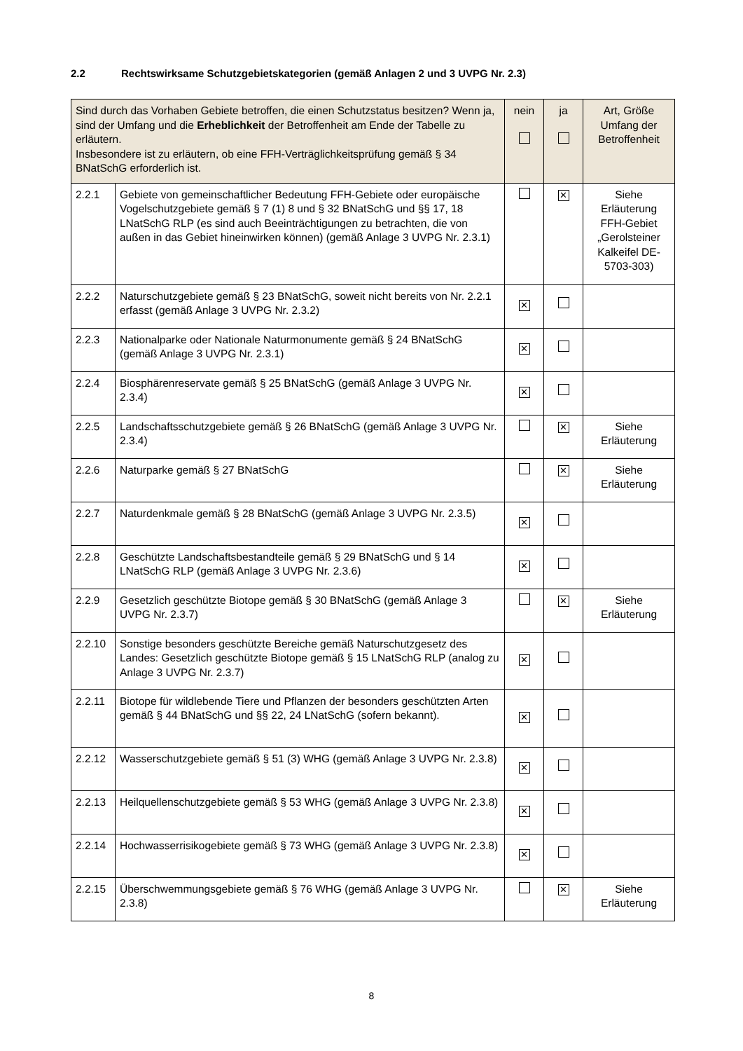2.2 Rechtswirksame Schutzgebietskategorien (gemäß Anlagen 2 und 3 UVPG Nr. 2.3)
| Sind durch das Vorhaben Gebiete betroffen, die einen Schutzstatus besitzen? Wenn ja, sind der Umfang und die Erheblichkeit der Betroffenheit am Ende der Tabelle zu erläutern. Insbesondere ist zu erläutern, ob eine FFH-Verträglichkeitsprüfung gemäß § 34 BNatSchG erforderlich ist. | | nein | ja | Art, Größe Umfang der Betroffenheit |
| 2.2.1 | Gebiete von gemeinschaftlicher Bedeutung FFH-Gebiete oder europäische Vogelschutzgebiete gemäß § 7 (1) 8 und § 32 BNatSchG und §§ 17, 18 LNatSchG RLP (es sind auch Beeinträchtigungen zu betrachten, die von außen in das Gebiet hineinwirken können) (gemäß Anlage 3 UVPG Nr. 2.3.1) | | ✕ | Siehe Erläuterung FFH-Gebiet „Gerolsteiner Kalkeifel DE-5703-303) |
| 2.2.2 | Naturschutzgebiete gemäß § 23 BNatSchG, soweit nicht bereits von Nr. 2.2.1 erfasst (gemäß Anlage 3 UVPG Nr. 2.3.2) | ✕ | | |
| 2.2.3 | Nationalparke oder Nationale Naturmonumente gemäß § 24 BNatSchG (gemäß Anlage 3 UVPG Nr. 2.3.1) | ✕ | | |
| 2.2.4 | Biosphärenreservate gemäß § 25 BNatSchG (gemäß Anlage 3 UVPG Nr. 2.3.4) | ✕ | | |
| 2.2.5 | Landschaftsschutzgebiete gemäß § 26 BNatSchG (gemäß Anlage 3 UVPG Nr. 2.3.4) | | ✕ | Siehe Erläuterung |
| 2.2.6 | Naturparke gemäß § 27 BNatSchG | | ✕ | Siehe Erläuterung |
| 2.2.7 | Naturdenkmale gemäß § 28 BNatSchG (gemäß Anlage 3 UVPG Nr. 2.3.5) | ✕ | | |
| 2.2.8 | Geschützte Landschaftsbestandteile gemäß § 29 BNatSchG und § 14 LNatSchG RLP (gemäß Anlage 3 UVPG Nr. 2.3.6) | ✕ | | |
| 2.2.9 | Gesetzlich geschützte Biotope gemäß § 30 BNatSchG (gemäß Anlage 3 UVPG Nr. 2.3.7) | | ✕ | Siehe Erläuterung |
| 2.2.10 | Sonstige besonders geschützte Bereiche gemäß Naturschutzgesetz des Landes: Gesetzlich geschützte Biotope gemäß § 15 LNatSchG RLP (analog zu Anlage 3 UVPG Nr. 2.3.7) | ✕ | | |
| 2.2.11 | Biotope für wildlebende Tiere und Pflanzen der besonders geschützten Arten gemäß § 44 BNatSchG und §§ 22, 24 LNatSchG (sofern bekannt). | ✕ | | |
| 2.2.12 | Wasserschutzgebiete gemäß § 51 (3) WHG (gemäß Anlage 3 UVPG Nr. 2.3.8) | ✕ | | |
| 2.2.13 | Heilquellenschutzgebiete gemäß § 53 WHG (gemäß Anlage 3 UVPG Nr. 2.3.8) | ✕ | | |
| 2.2.14 | Hochwasserrisikogebiete gemäß § 73 WHG (gemäß Anlage 3 UVPG Nr. 2.3.8) | ✕ | | |
| 2.2.15 | Überschwemmungsgebiete gemäß § 76 WHG (gemäß Anlage 3 UVPG Nr. 2.3.8) | | ✕ | Siehe Erläuterung |
8